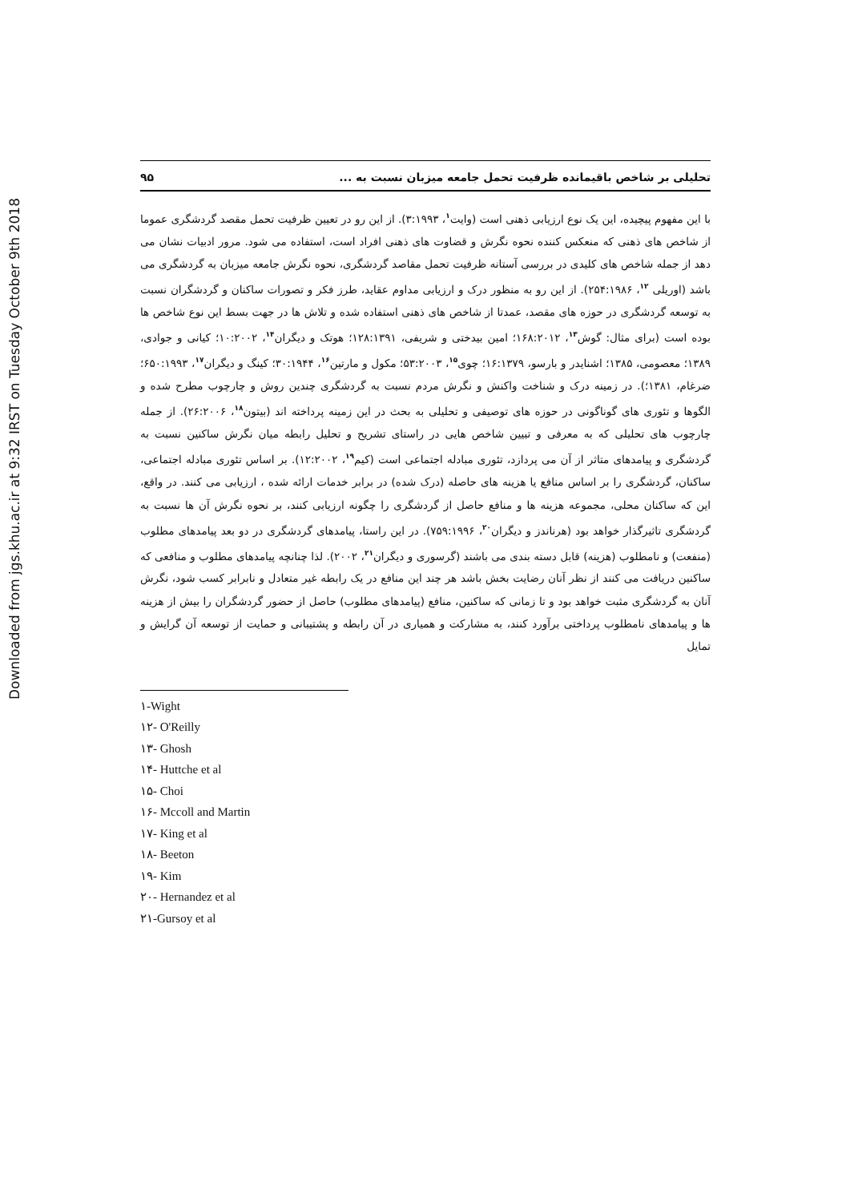Downloaded from jgs.khu.ac.ir at 9:32 IRST on Tuesday October 9th 2018
تحلیلی بر شاخص باقیمانده ظرفیت تحمل جامعه میزبان نسبت به ... ۹۵
با این مفهوم پیچیده، این یک نوع ارزیابی ذهنی است (وایت<sup>۱</sup>، ۳:۱۹۹۳). از این رو در تعیین ظرفیت تحمل مقصد گردشگری عموما از شاخص های ذهنی که منعکس کننده نحوه نگرش و قضاوت های ذهنی افراد است، استفاده می شود. مرور ادبیات نشان می دهد از جمله شاخص های کلیدی در بررسی آستانه ظرفیت تحمل مقاصد گردشگری، نحوه نگرش جامعه میزبان به گردشگری می باشد (اوریلی <sup>۱۲</sup>، ۲۵۴:۱۹۸۶). از این رو به منظور درک و ارزیابی مداوم عقاید، طرز فکر و تصورات ساکنان و گردشگران نسبت به توسعه گردشگری در حوزه های مقصد، عمدتا از شاخص های ذهنی استفاده شده و تلاش ها در جهت بسط این نوع شاخص ها بوده است (برای مثال: گوش<sup>۱۳</sup>، ۱۶۸:۲۰۱۲؛ امین بیدختی و شریفی، ۱۲۸:۱۳۹۱؛ هوتک و دیگران<sup>۱۴</sup>، ۱۰:۲۰۰۲؛ کیانی و جوادی، ۱۳۸۹؛ معصومی، ۱۳۸۵؛ اشنایدر و بارسو، ۱۶:۱۳۷۹؛ چوی<sup>۱۵</sup>، ۵۳:۲۰۰۳؛ مکول و مارتین<sup>۱۶</sup>، ۳۰:۱۹۴۴؛ کینگ و دیگران<sup>۱۷</sup>، ۶۵۰:۱۹۹۳؛ ضرغام، ۱۳۸۱؛). در زمینه درک و شناخت واکنش و نگرش مردم نسبت به گردشگری چندین روش و چارچوب مطرح شده و الگوها و تئوری های گوناگونی در حوزه های توصیفی و تحلیلی به بحث در این زمینه پرداخته اند (بیتون<sup>۱۸</sup>، ۲۶:۲۰۰۶). از جمله چارچوب های تحلیلی که به معرفی و تبیین شاخص هایی در راستای تشریح و تحلیل رابطه میان نگرش ساکنین نسبت به گردشگری و پیامدهای متاثر از آن می پردازد، تئوری مبادله اجتماعی است (کیم<sup>۱۹</sup>، ۱۲:۲۰۰۲). بر اساس تئوری مبادله اجتماعی، ساکنان، گردشگری را بر اساس منافع یا هزینه های حاصله (درک شده) در برابر خدمات ارائه شده ، ارزیابی می کنند. در واقع، این که ساکنان محلی، مجموعه هزینه ها و منافع حاصل از گردشگری را چگونه ارزیابی کنند، بر نحوه نگرش آن ها نسبت به گردشگری تاثیرگذار خواهد بود (هرناندز و دیگران<sup>۲۰</sup>، ۷۵۹:۱۹۹۶). در این راستا، پیامدهای گردشگری در دو بعد پیامدهای مطلوب (منفعت) و نامطلوب (هزینه) قابل دسته بندی می باشند (گرسوری و دیگران<sup>۲۱</sup>، ۲۰۰۲). لذا چنانچه پیامدهای مطلوب و منافعی که ساکنین دریافت می کنند از نظر آنان رضایت بخش باشد هر چند این منافع در یک رابطه غیر متعادل و نابرابر کسب شود، نگرش آنان به گردشگری مثبت خواهد بود و تا زمانی که ساکنین، منافع (پیامدهای مطلوب) حاصل از حضور گردشگران را بیش از هزینه ها و پیامدهای نامطلوب پرداختی برآورد کنند، به مشارکت و همیاری در آن رابطه و پشتیبانی و حمایت از توسعه آن گرایش و تمایل
۱-Wight
۱۲- O'Reilly
۱۳- Ghosh
۱۴- Huttche et al
۱۵- Choi
۱۶- Mccoll and Martin
۱۷- King et al
۱۸- Beeton
۱۹- Kim
۲۰- Hernandez et al
۲۱-Gursoy et al